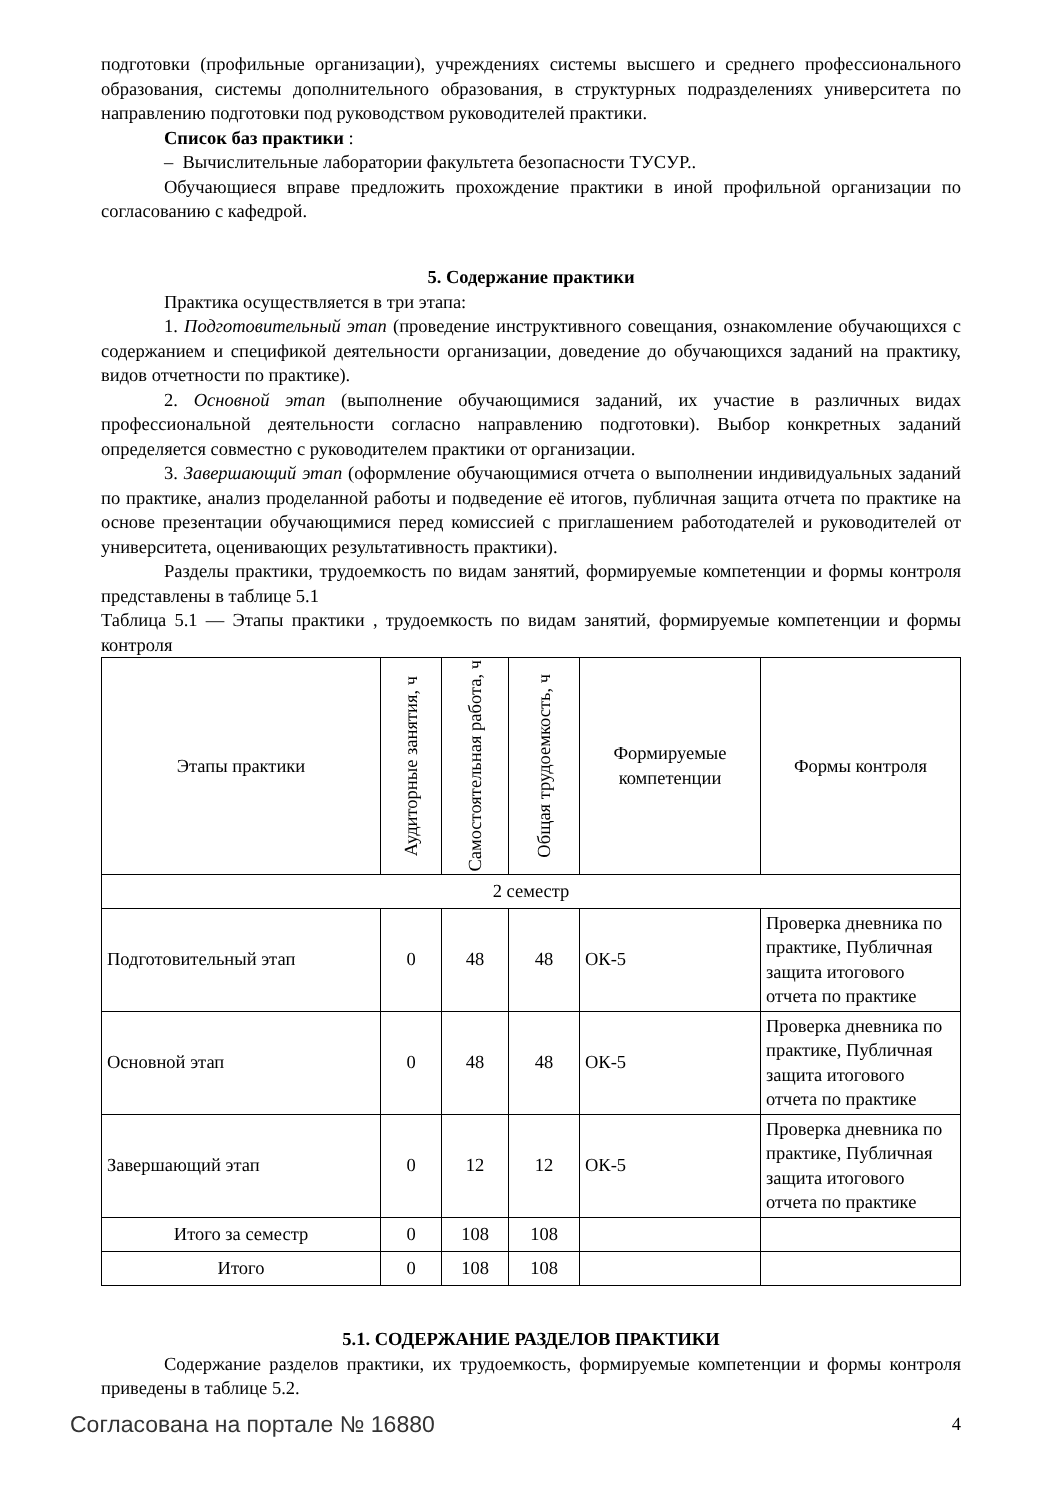подготовки (профильные организации), учреждениях системы высшего и среднего профессионального образования, системы дополнительного образования, в структурных подразделениях университета по направлению подготовки под руководством руководителей практики.
Список баз практики :
– Вычислительные лаборатории факультета безопасности ТУСУР..
Обучающиеся вправе предложить прохождение практики в иной профильной организации по согласованию с кафедрой.
5. Содержание практики
Практика осуществляется в три этапа:
1. Подготовительный этап (проведение инструктивного совещания, ознакомление обучающихся с содержанием и спецификой деятельности организации, доведение до обучающихся заданий на практику, видов отчетности по практике).
2. Основной этап (выполнение обучающимися заданий, их участие в различных видах профессиональной деятельности согласно направлению подготовки). Выбор конкретных заданий определяется совместно с руководителем практики от организации.
3. Завершающий этап (оформление обучающимися отчета о выполнении индивидуальных заданий по практике, анализ проделанной работы и подведение её итогов, публичная защита отчета по практике на основе презентации обучающимися перед комиссией с приглашением работодателей и руководителей от университета, оценивающих результативность практики).
Разделы практики, трудоемкость по видам занятий, формируемые компетенции и формы контроля представлены в таблице 5.1
Таблица 5.1 — Этапы практики , трудоемкость по видам занятий, формируемые компетенции и формы контроля
| Этапы практики | Аудиторные занятия, ч | Самостоятельная работа, ч | Общая трудоемкость, ч | Формируемые компетенции | Формы контроля |
| --- | --- | --- | --- | --- | --- |
| 2 семестр | | | | | |
| Подготовительный этап | 0 | 48 | 48 | ОК-5 | Проверка дневника по практике, Публичная защита итогового отчета по практике |
| Основной этап | 0 | 48 | 48 | ОК-5 | Проверка дневника по практике, Публичная защита итогового отчета по практике |
| Завершающий этап | 0 | 12 | 12 | ОК-5 | Проверка дневника по практике, Публичная защита итогового отчета по практике |
| Итого за семестр | 0 | 108 | 108 | | |
| Итого | 0 | 108 | 108 | | |
5.1. СОДЕРЖАНИЕ РАЗДЕЛОВ ПРАКТИКИ
Содержание разделов практики, их трудоемкость, формируемые компетенции и формы контроля приведены в таблице 5.2.
Согласована на портале № 16880 4